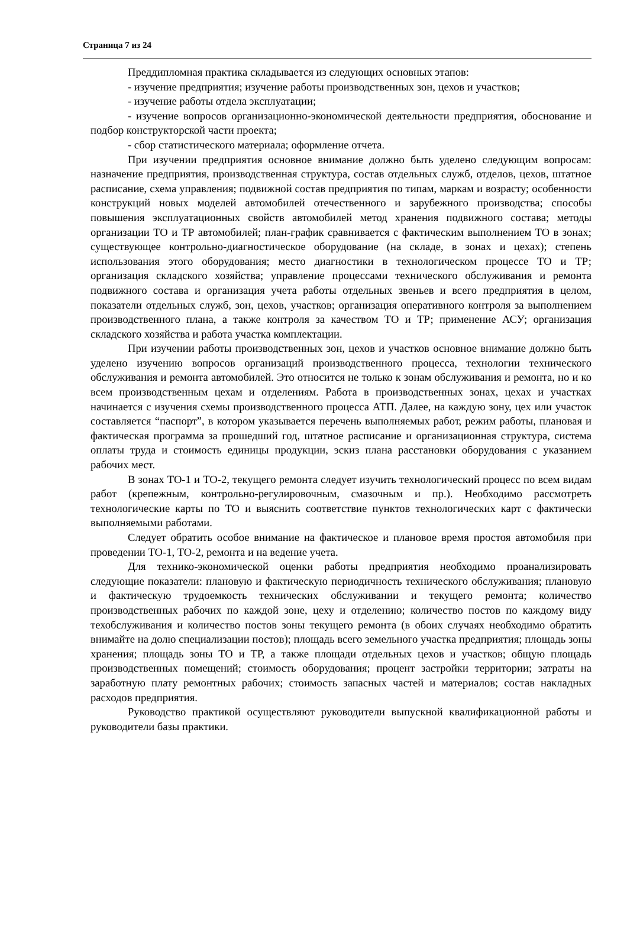Страница 7 из 24
Преддипломная практика складывается из следующих основных этапов:
- изучение предприятия; изучение работы производственных зон, цехов и участков;
- изучение работы отдела эксплуатации;
- изучение вопросов организационно-экономической деятельности предприятия, обоснование и подбор конструкторской части проекта;
- сбор статистического материала; оформление отчета.
При изучении предприятия основное внимание должно быть уделено следующим вопросам: назначение предприятия, производственная структура, состав отдельных служб, отделов, цехов, штатное расписание, схема управления; подвижной состав предприятия по типам, маркам и возрасту; особенности конструкций новых моделей автомобилей отечественного и зарубежного производства; способы повышения эксплуатационных свойств автомобилей метод хранения подвижного состава; методы организации ТО и ТР автомобилей; план-график сравнивается с фактическим выполнением ТО в зонах; существующее контрольно-диагностическое оборудование (на складе, в зонах и цехах); степень использования этого оборудования; место диагностики в технологическом процессе ТО и ТР; организация складского хозяйства; управление процессами технического обслуживания и ремонта подвижного состава и организация учета работы отдельных звеньев и всего предприятия в целом, показатели отдельных служб, зон, цехов, участков; организация оперативного контроля за выполнением производственного плана, а также контроля за качеством ТО и ТР; применение АСУ; организация складского хозяйства и работа участка комплектации.
При изучении работы производственных зон, цехов и участков основное внимание должно быть уделено изучению вопросов организаций производственного процесса, технологии технического обслуживания и ремонта автомобилей. Это относится не только к зонам обслуживания и ремонта, но и ко всем производственным цехам и отделениям. Работа в производственных зонах, цехах и участках начинается с изучения схемы производственного процесса АТП. Далее, на каждую зону, цех или участок составляется “паспорт”, в котором указывается перечень выполняемых работ, режим работы, плановая и фактическая программа за прошедший год, штатное расписание и организационная структура, система оплаты труда и стоимость единицы продукции, эскиз плана расстановки оборудования с указанием рабочих мест.
В зонах ТО-1 и ТО-2, текущего ремонта следует изучить технологический процесс по всем видам работ (крепежным, контрольно-регулировочным, смазочным и пр.). Необходимо рассмотреть технологические карты по ТО и выяснить соответствие пунктов технологических карт с фактически выполняемыми работами.
Следует обратить особое внимание на фактическое и плановое время простоя автомобиля при проведении ТО-1, ТО-2, ремонта и на ведение учета.
Для технико-экономической оценки работы предприятия необходимо проанализировать следующие показатели: плановую и фактическую периодичность технического обслуживания; плановую и фактическую трудоемкость технических обслуживании и текущего ремонта; количество производственных рабочих по каждой зоне, цеху и отделению; количество постов по каждому виду техобслуживания и количество постов зоны текущего ремонта (в обоих случаях необходимо обратить внимайте на долю специализации постов); площадь всего земельного участка предприятия; площадь зоны хранения; площадь зоны ТО и ТР, а также площади отдельных цехов и участков; общую площадь производственных помещений; стоимость оборудования; процент застройки территории; затраты на заработную плату ремонтных рабочих; стоимость запасных частей и материалов; состав накладных расходов предприятия.
Руководство практикой осуществляют руководители выпускной квалификационной работы и руководители базы практики.